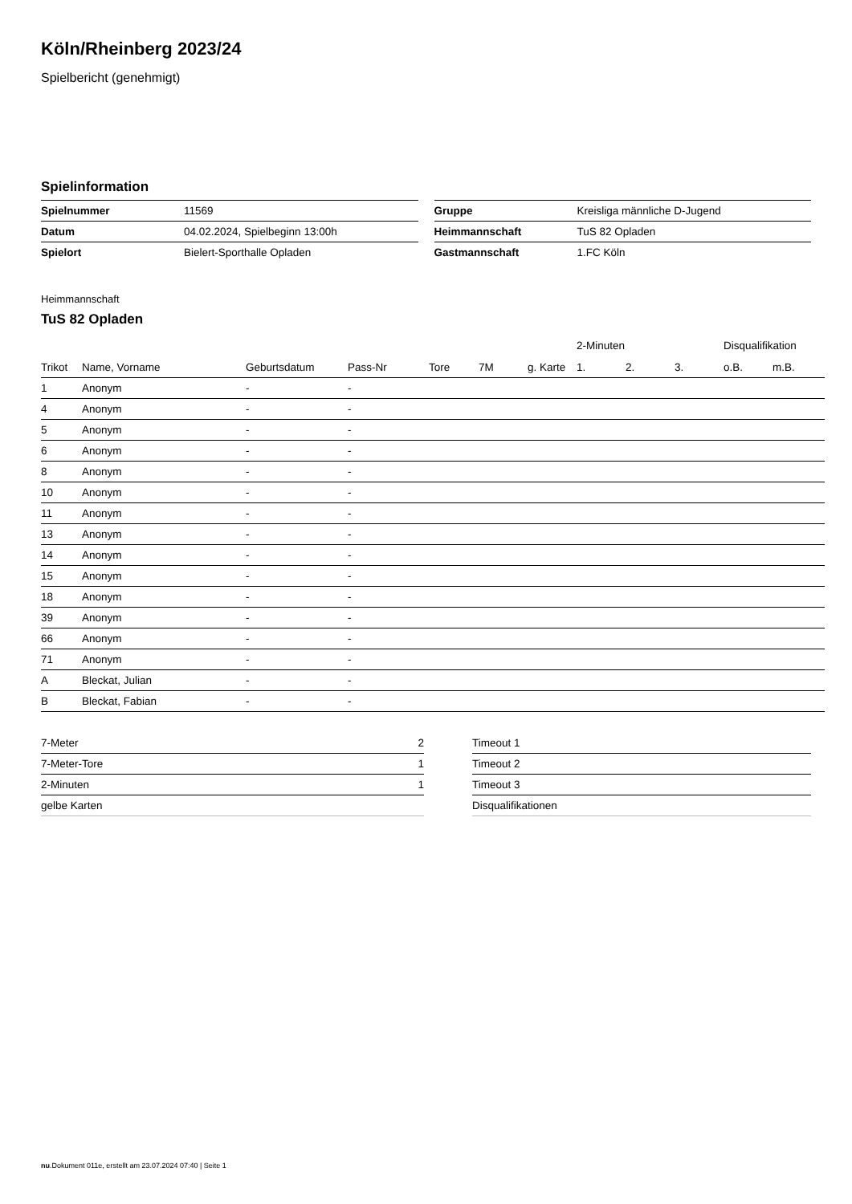Köln/Rheinberg 2023/24
Spielbericht (genehmigt)
Spielinformation
| Spielnummer | 11569 |
| Datum | 04.02.2024, Spielbeginn 13:00h |
| Spielort | Bielert-Sporthalle Opladen |
| Gruppe | Kreisliga männliche D-Jugend |
| Heimmannschaft | TuS 82 Opladen |
| Gastmannschaft | 1.FC Köln |
Heimmannschaft
TuS 82 Opladen
| | | | | | | | 2-Minuten | | | Disqualifikation | |
| --- | --- | --- | --- | --- | --- | --- | --- | --- | --- | --- | --- |
| Trikot | Name, Vorname | Geburtsdatum | Pass-Nr | Tore | 7M | g. Karte | 1. | 2. | 3. | o.B. | m.B. |
| 1 | Anonym | - | - | | | | | | | | |
| 4 | Anonym | - | - | | | | | | | | |
| 5 | Anonym | - | - | | | | | | | | |
| 6 | Anonym | - | - | | | | | | | | |
| 8 | Anonym | - | - | | | | | | | | |
| 10 | Anonym | - | - | | | | | | | | |
| 11 | Anonym | - | - | | | | | | | | |
| 13 | Anonym | - | - | | | | | | | | |
| 14 | Anonym | - | - | | | | | | | | |
| 15 | Anonym | - | - | | | | | | | | |
| 18 | Anonym | - | - | | | | | | | | |
| 39 | Anonym | - | - | | | | | | | | |
| 66 | Anonym | - | - | | | | | | | | |
| 71 | Anonym | - | - | | | | | | | | |
| A | Bleckat, Julian | - | - | | | | | | | | |
| B | Bleckat, Fabian | - | - | | | | | | | | |
| 7-Meter | 2 |
| 7-Meter-Tore | 1 |
| 2-Minuten | 1 |
| gelbe Karten | |
| Timeout 1 |
| Timeout 2 |
| Timeout 3 |
| Disqualifikationen |
nu.Dokument 011e, erstellt am 23.07.2024 07:40 | Seite 1